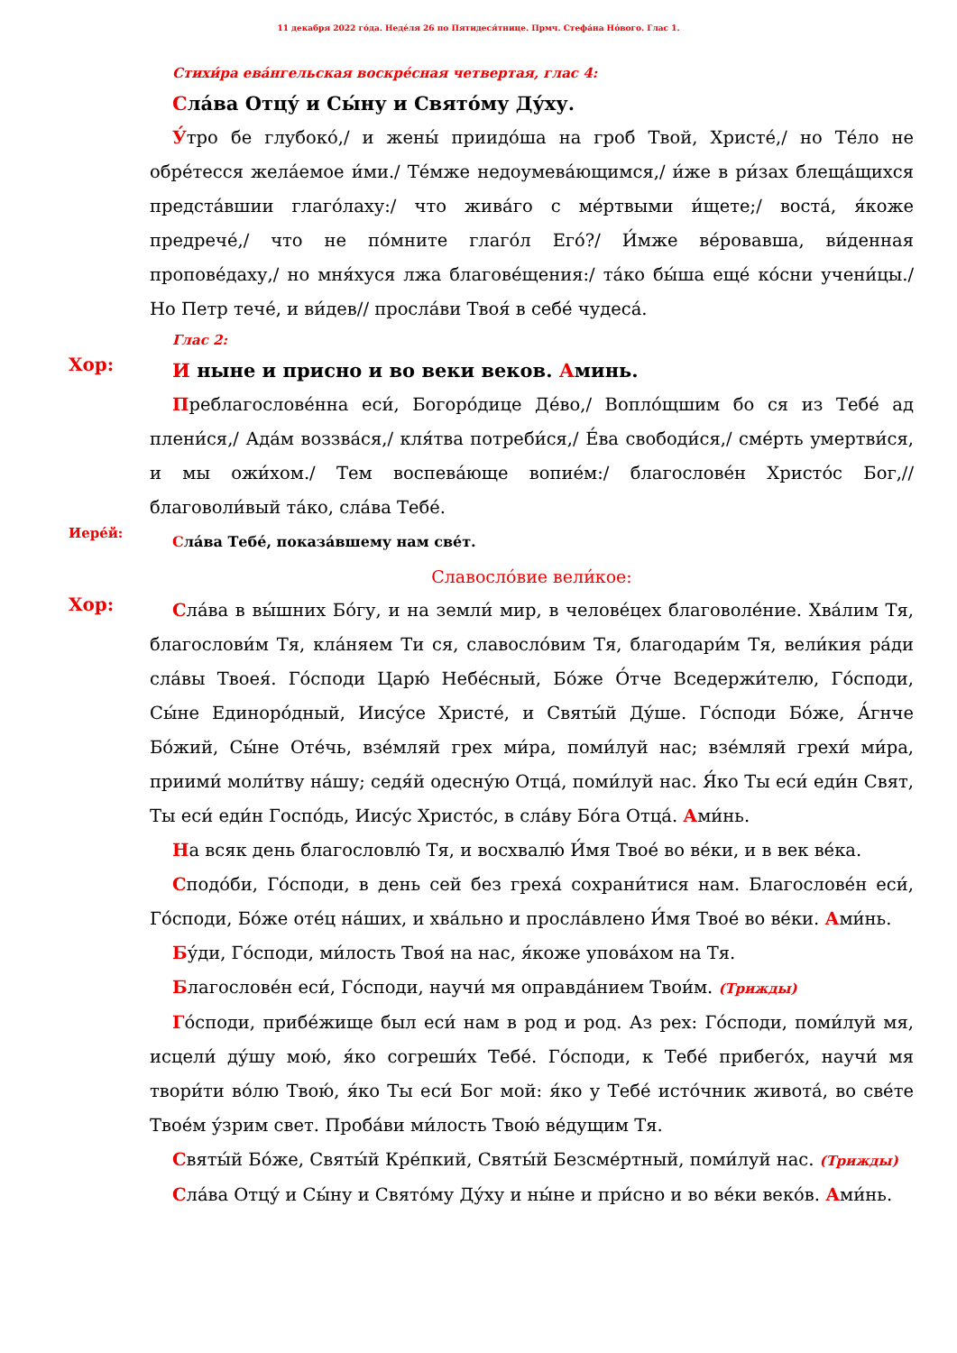11 декабря 2022 го́да. Неде́ля 26 по Пятидеся́тнице. Прмч. Стефа́на Но́вого. Глас 1.
Стихи́ра ева́нгельская воскре́сная четвертая, глас 4:
Сла́ва Отцу́ и Сы́ну и Свято́му Ду́ху.
У́тро бе глубоко́,/ и жены́ приидо́ша на гроб Твой, Христе́,/ но Те́ло не обре́тесся жела́емое и́ми./ Те́мже недоумева́ющимся,/ и́же в ри́зах блеща́щихся предста́вшии глаго́лаху:/ что жива́го с ме́ртвыми и́щете;/ воста́, я́коже предрече́,/ что не по́мните глаго́л Его́?/ И́мже ве́ровавша, ви́денная пропове́даху,/ но мня́хуся лжа благове́щения:/ та́ко бы́ша еще́ ко́сни учени́цы./ Но Петр тече́, и ви́дев// просла́ви Твоя́ в себе́ чудеса́.
Глас 2:
Хор:
И ныне и присно и во веки веков. Аминь.
Преблагослове́нна еси́, Богоро́дице Де́во,/ Вопло́щшим бо ся из Тебе́ ад плени́ся,/ Ада́м воззва́ся,/ кля́тва потреби́ся,/ Е́ва свободи́ся,/ сме́рть умертви́ся, и мы ожи́хом./ Тем воспева́юще вопие́м:/ благослове́н Христо́с Бог,// благоволи́вый та́ко, сла́ва Тебе́.
Иере́й:
Сла́ва Тебе́, показа́вшему нам све́т.
Славосло́вие вели́кое:
Хор:
Сла́ва в вы́шних Бо́гу, и на земли́ мир, в челове́цех благоволе́ние. Хва́лим Тя, благослови́м Тя, кла́няем Ти ся, славосло́вим Тя, благодари́м Тя, вели́кия ра́ди сла́вы Твоея́. Го́споди Царю́ Небе́сный, Бо́же О́тче Вседержи́телю, Го́споди, Сы́не Единоро́дный, Иису́се Христе́, и Святы́й Ду́ше. Го́споди Бо́же, А́гнче Бо́жий, Сы́не Оте́чь, взе́мляй грех ми́ра, поми́луй нас; взе́мляй грехи́ ми́ра, приими́ моли́тву на́шу; седя́й одесну́ю Отца́, поми́луй нас. Я́ко Ты еси́ еди́н Свят, Ты еси́ еди́н Госпо́дь, Иису́с Христо́с, в сла́ву Бо́га Отца́. Ами́нь.
На всяк день благословлю́ Тя, и восхвалю́ И́мя Твое́ во ве́ки, и в век ве́ка.
Сподо́би, Го́споди, в день сей без греха́ сохрани́тися нам. Благослове́н еси́, Го́споди, Бо́же оте́ц на́ших, и хва́льно и просла́влено И́мя Твое́ во ве́ки. Ами́нь.
Бу́ди, Го́споди, ми́лость Твоя́ на нас, я́коже упова́хом на Тя.
Благослове́н еси́, Го́споди, научи́ мя оправда́нием Твои́м. (Трижды)
Го́споди, прибе́жище был еси́ нам в род и род. Аз рех: Го́споди, поми́луй мя, исцели́ ду́шу мою́, я́ко согреши́х Тебе́. Го́споди, к Тебе́ прибего́х, научи́ мя твори́ти во́лю Твою́, я́ко Ты еси́ Бог мой: я́ко у Тебе́ исто́чник живота́, во све́те Твое́м у́зрим свет. Проба́ви ми́лость Твою́ ве́дущим Тя.
Святы́й Бо́же, Святы́й Кре́пкий, Святы́й Безсме́ртный, поми́луй нас. (Трижды)
Сла́ва Отцу́ и Сы́ну и Свято́му Ду́ху и ны́не и при́сно и во ве́ки веко́в. Ами́нь.